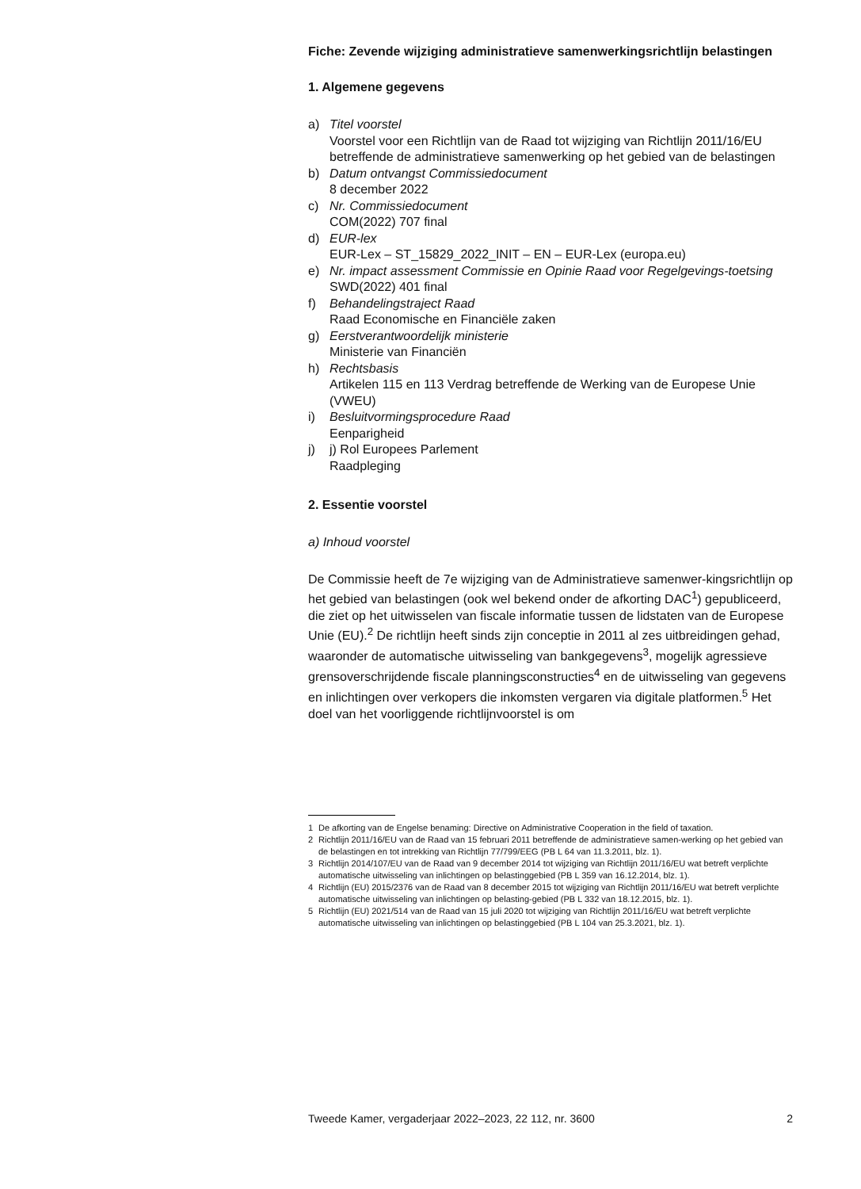Fiche: Zevende wijziging administratieve samenwerkingsrichtlijn belastingen
1. Algemene gegevens
a) Titel voorstel
Voorstel voor een Richtlijn van de Raad tot wijziging van Richtlijn 2011/16/EU betreffende de administratieve samenwerking op het gebied van de belastingen
b) Datum ontvangst Commissiedocument
8 december 2022
c) Nr. Commissiedocument
COM(2022) 707 final
d) EUR-lex
EUR-Lex – ST_15829_2022_INIT – EN – EUR-Lex (europa.eu)
e) Nr. impact assessment Commissie en Opinie Raad voor Regelgevings-toetsing
SWD(2022) 401 final
f) Behandelingstraject Raad
Raad Economische en Financiële zaken
g) Eerstverantwoordelijk ministerie
Ministerie van Financiën
h) Rechtsbasis
Artikelen 115 en 113 Verdrag betreffende de Werking van de Europese Unie (VWEU)
i) Besluitvormingsprocedure Raad
Eenparigheid
j) j) Rol Europees Parlement
Raadpleging
2. Essentie voorstel
a) Inhoud voorstel
De Commissie heeft de 7e wijziging van de Administratieve samenwer-kingsrichtlijn op het gebied van belastingen (ook wel bekend onder de afkorting DAC<sup>1</sup>) gepubliceerd, die ziet op het uitwisselen van fiscale informatie tussen de lidstaten van de Europese Unie (EU).<sup>2</sup> De richtlijn heeft sinds zijn conceptie in 2011 al zes uitbreidingen gehad, waaronder de automatische uitwisseling van bankgegevens<sup>3</sup>, mogelijk agressieve grensoverschrijdende fiscale planningsconstructies<sup>4</sup> en de uitwisseling van gegevens en inlichtingen over verkopers die inkomsten vergaren via digitale platformen.<sup>5</sup> Het doel van het voorliggende richtlijnvoorstel is om
1 De afkorting van de Engelse benaming: Directive on Administrative Cooperation in the field of taxation.
2 Richtlijn 2011/16/EU van de Raad van 15 februari 2011 betreffende de administratieve samen-werking op het gebied van de belastingen en tot intrekking van Richtlijn 77/799/EEG (PB L 64 van 11.3.2011, blz. 1).
3 Richtlijn 2014/107/EU van de Raad van 9 december 2014 tot wijziging van Richtlijn 2011/16/EU wat betreft verplichte automatische uitwisseling van inlichtingen op belastinggebied (PB L 359 van 16.12.2014, blz. 1).
4 Richtlijn (EU) 2015/2376 van de Raad van 8 december 2015 tot wijziging van Richtlijn 2011/16/EU wat betreft verplichte automatische uitwisseling van inlichtingen op belasting-gebied (PB L 332 van 18.12.2015, blz. 1).
5 Richtlijn (EU) 2021/514 van de Raad van 15 juli 2020 tot wijziging van Richtlijn 2011/16/EU wat betreft verplichte automatische uitwisseling van inlichtingen op belastinggebied (PB L 104 van 25.3.2021, blz. 1).
Tweede Kamer, vergaderjaar 2022–2023, 22 112, nr. 3600 2